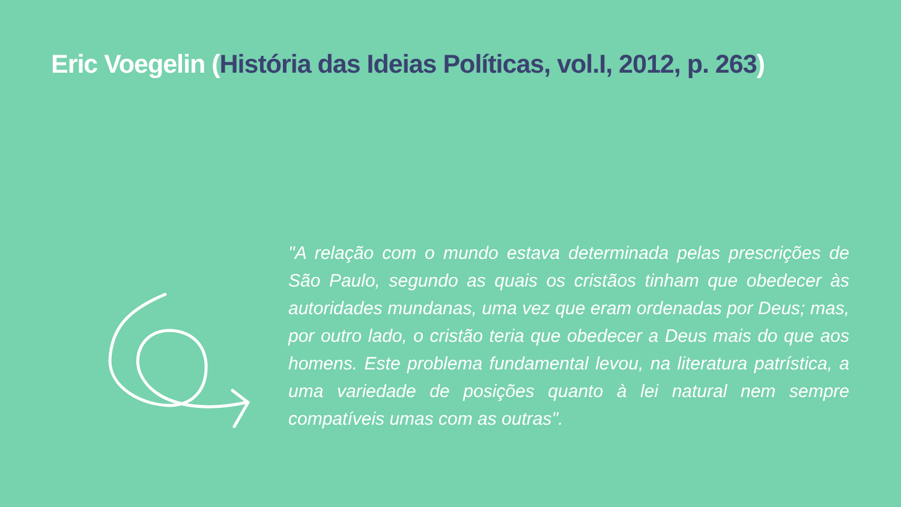Eric Voegelin (História das Ideias Políticas, vol.I, 2012, p. 263)
"A relação com o mundo estava determinada pelas prescrições de São Paulo, segundo as quais os cristãos tinham que obedecer às autoridades mundanas, uma vez que eram ordenadas por Deus; mas, por outro lado, o cristão teria que obedecer a Deus mais do que aos homens. Este problema fundamental levou, na literatura patrística, a uma variedade de posições quanto à lei natural nem sempre compatíveis umas com as outras".